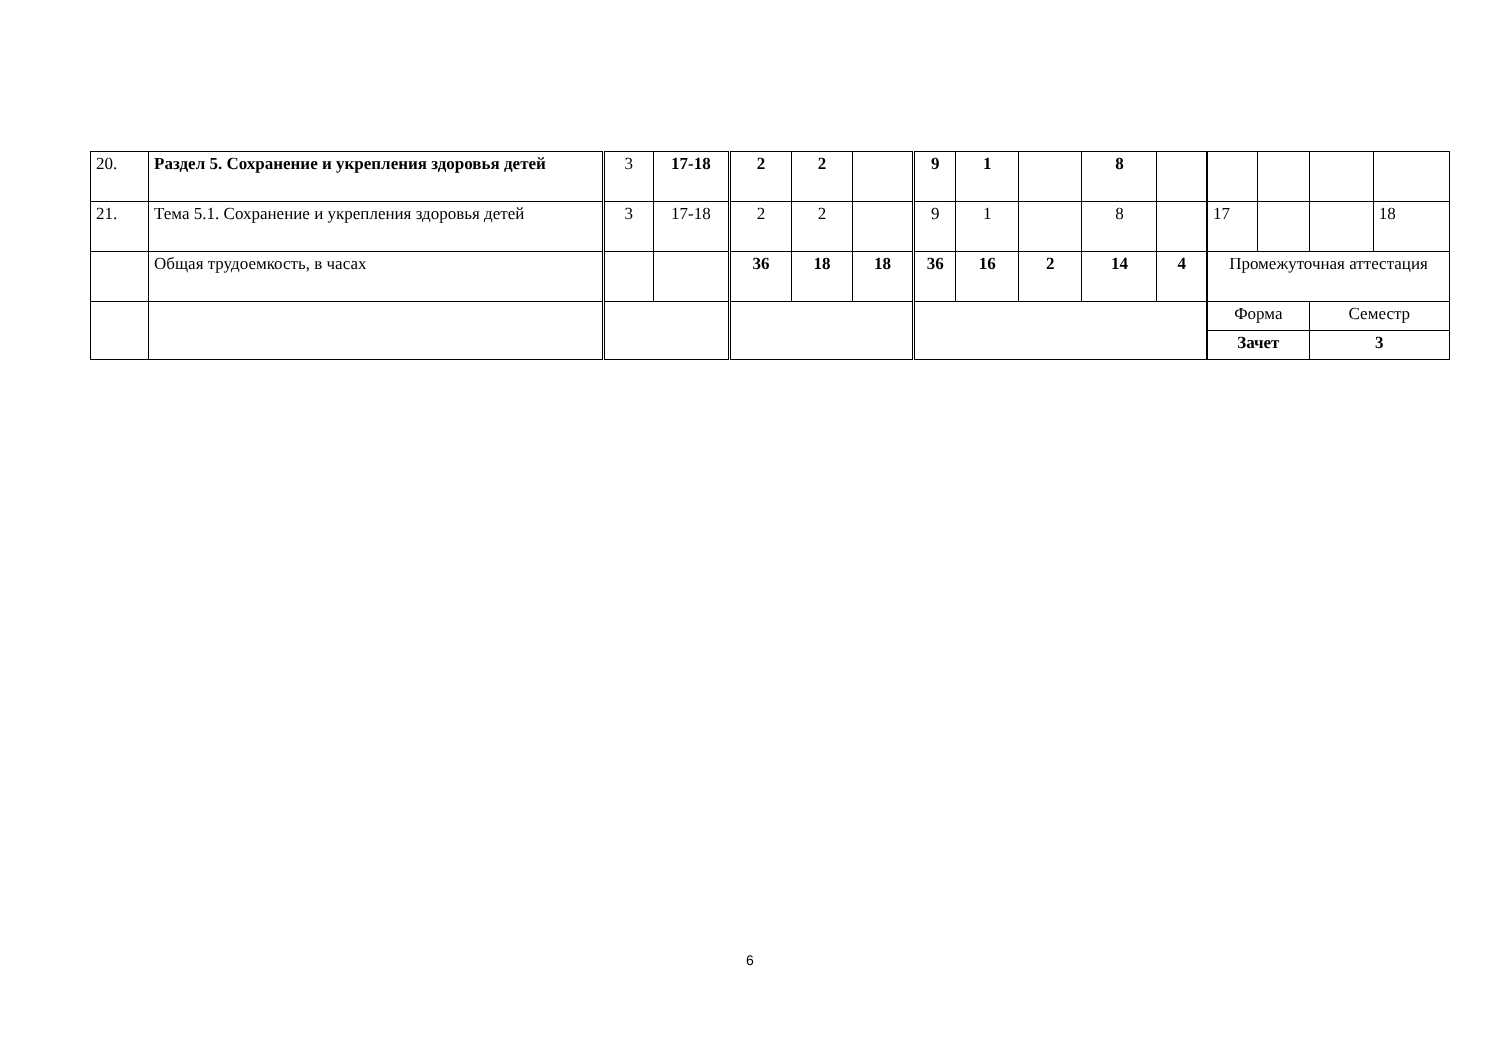| 20. | Раздел 5. Сохранение и укрепления здоровья детей | 3 | 17-18 | 2 | 2 | | 9 | 1 | | 8 | | | | | |
| 21. | Тема 5.1. Сохранение и укрепления здоровья детей | 3 | 17-18 | 2 | 2 | | 9 | 1 | | 8 | | 17 | | | 18 |
| | Общая трудоемкость, в часах | | | 36 | 18 | 18 | 36 | 16 | 2 | 14 | 4 | Промежуточная аттестация | | | |
| | | | | | | | | | | | | Форма | | Семестр | |
| | | | | | | | | | | | | Зачет | | 3 | |
6